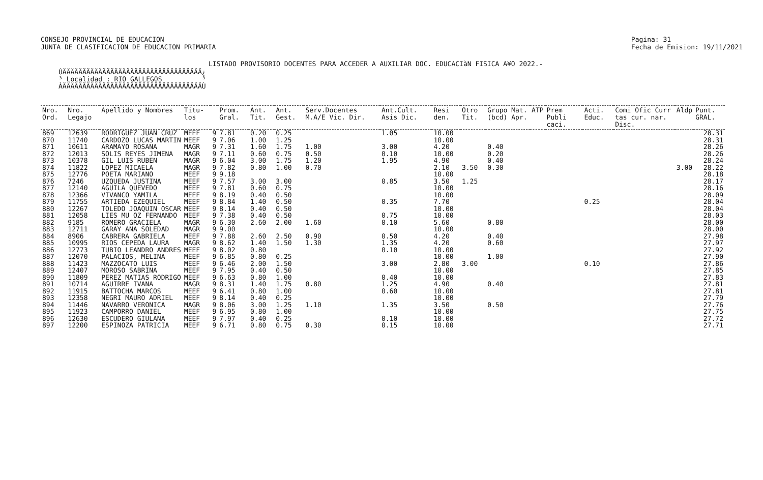CONSEJO PROVINCIAL DE EDUCACION
JUNTA DE CLASIFICACION DE EDUCACION PRIMARIA
Pagina: 31
Fecha de Emision: 19/11/2021
LISTADO PROVISORIO DOCENTES PARA ACCEDER A AUXILIAR DOC. EDUCACIàN FISICA A¥O 2022.-
ÚÄÄÄÄÄÄÄÄÄÄÄÄÄÄÄÄÄÄÄÄÄÄÄÄÄÄÄÄÄÄÄÄÄÄÄ¿ ³ Localidad : RIO GALLEGOS ³ ÀÄÄÄÄÄÄÄÄÄÄÄÄÄÄÄÄÄÄÄÄÄÄÄÄÄÄÄÄÄÄÄÄÄÄÄÙ
| Nro. Ord. | Nro. Legajo | Apellido y Nombres | Titu- los | | Prom. Gral. | Ant. Tit. | Ant. Gest. | Serv.Docentes M.A/E Vic. Dir. | Ant.Cult. Asis Dic. | Resi den. | Otro Tit. | Grupo Mat. (bcd) Apr. | ATP | Prem Publi caci. | Acti. Educ. | Comi Ofic Curr tas cur. nar. Disc. | Aldp | Punt. GRAL. |
| --- | --- | --- | --- | --- | --- | --- | --- | --- | --- | --- | --- | --- | --- | --- | --- | --- | --- | --- |
| 869 | 12639 | RODRIGUEZ JUAN CRUZ | MEEF | 9 | 7.81 | 0.20 | 0.25 | | 1.05 | 10.00 | | | | | | | | 28.31 |
| 870 | 11740 | CARDOZO LUCAS MARTIN | MEEF | 9 | 7.06 | 1.00 | 1.25 | | | 10.00 | | | | | | | | 28.31 |
| 871 | 10611 | ARAMAYO ROSANA | MAGR | 9 | 7.31 | 1.60 | 1.75 | 1.00 | 3.00 | 4.20 | | 0.40 | | | | | | 28.26 |
| 872 | 12013 | SOLIS REYES JIMENA | MAGR | 9 | 7.11 | 0.60 | 0.75 | 0.50 | 0.10 | 10.00 | | 0.20 | | | | | | 28.26 |
| 873 | 10378 | GIL LUIS RUBEN | MAGR | 9 | 6.04 | 3.00 | 1.75 | 1.20 | 1.95 | 4.90 | | 0.40 | | | | | | 28.24 |
| 874 | 11822 | LOPEZ MICAELA | MAGR | 9 | 7.82 | 0.80 | 1.00 | 0.70 | | 2.10 | 3.50 | 0.30 | | | | | 3.00 | 28.22 |
| 875 | 12776 | POETA MARIANO | MEEF | 9 | 9.18 | | | | | 10.00 | | | | | | | | 28.18 |
| 876 | 7246 | UZQUEDA JUSTINA | MEEF | 9 | 7.57 | 3.00 | 3.00 | | 0.85 | 3.50 | 1.25 | | | | | | | 28.17 |
| 877 | 12140 | AGUILA QUEVEDO | MEEF | 9 | 7.81 | 0.60 | 0.75 | | | 10.00 | | | | | | | | 28.16 |
| 878 | 12366 | VIVANCO YAMILA | MEEF | 9 | 8.19 | 0.40 | 0.50 | | | 10.00 | | | | | | | | 28.09 |
| 879 | 11755 | ARTIEDA EZEQUIEL | MEEF | 9 | 8.84 | 1.40 | 0.50 | | 0.35 | 7.70 | | | | | 0.25 | | | 28.04 |
| 880 | 12267 | TOLEDO JOAQUIN OSCAR | MEEF | 9 | 8.14 | 0.40 | 0.50 | | | 10.00 | | | | | | | | 28.04 |
| 881 | 12058 | LIES MU OZ FERNANDO | MEEF | 9 | 7.38 | 0.40 | 0.50 | | 0.75 | 10.00 | | | | | | | | 28.03 |
| 882 | 9185 | ROMERO GRACIELA | MAGR | 9 | 6.30 | 2.60 | 2.00 | 1.60 | 0.10 | 5.60 | | 0.80 | | | | | | 28.00 |
| 883 | 12711 | GARAY ANA SOLEDAD | MAGR | 9 | 9.00 | | | | | 10.00 | | | | | | | | 28.00 |
| 884 | 8906 | CABRERA GABRIELA | MEEF | 9 | 7.88 | 2.60 | 2.50 | 0.90 | 0.50 | 4.20 | | 0.40 | | | | | | 27.98 |
| 885 | 10995 | RIOS CEPEDA LAURA | MAGR | 9 | 8.62 | 1.40 | 1.50 | 1.30 | 1.35 | 4.20 | | 0.60 | | | | | | 27.97 |
| 886 | 12773 | TUBIO LEANDRO ANDRES | MEEF | 9 | 8.02 | 0.80 | | | 0.10 | 10.00 | | | | | | | | 27.92 |
| 887 | 12070 | PALACIOS, MELINA | MEEF | 9 | 6.85 | 0.80 | 0.25 | | | 10.00 | | 1.00 | | | | | | 27.90 |
| 888 | 11423 | MAZZOCATO LUIS | MEEF | 9 | 6.46 | 2.00 | 1.50 | | 3.00 | 2.80 | 3.00 | | | | 0.10 | | | 27.86 |
| 889 | 12407 | MOROSO SABRINA | MEEF | 9 | 7.95 | 0.40 | 0.50 | | | 10.00 | | | | | | | | 27.85 |
| 890 | 11809 | PEREZ MATIAS RODRIGO | MEEF | 9 | 6.63 | 0.80 | 1.00 | | 0.40 | 10.00 | | | | | | | | 27.83 |
| 891 | 10714 | AGUIRRE IVANA | MAGR | 9 | 8.31 | 1.40 | 1.75 | 0.80 | 1.25 | 4.90 | | 0.40 | | | | | | 27.81 |
| 892 | 11915 | BATTOCHA MARCOS | MEEF | 9 | 6.41 | 0.80 | 1.00 | | 0.60 | 10.00 | | | | | | | | 27.81 |
| 893 | 12358 | NEGRI MAURO ADRIEL | MEEF | 9 | 8.14 | 0.40 | 0.25 | | | 10.00 | | | | | | | | 27.79 |
| 894 | 11446 | NAVARRO VERONICA | MAGR | 9 | 8.06 | 3.00 | 1.25 | 1.10 | 1.35 | 3.50 | | 0.50 | | | | | | 27.76 |
| 895 | 11923 | CAMPORRO DANIEL | MEEF | 9 | 6.95 | 0.80 | 1.00 | | | 10.00 | | | | | | | | 27.75 |
| 896 | 12630 | ESCUDERO GIULANA | MEEF | 9 | 7.97 | 0.40 | 0.25 | | 0.10 | 10.00 | | | | | | | | 27.72 |
| 897 | 12200 | ESPINOZA PATRICIA | MEEF | 9 | 6.71 | 0.80 | 0.75 | 0.30 | 0.15 | 10.00 | | | | | | | | 27.71 |